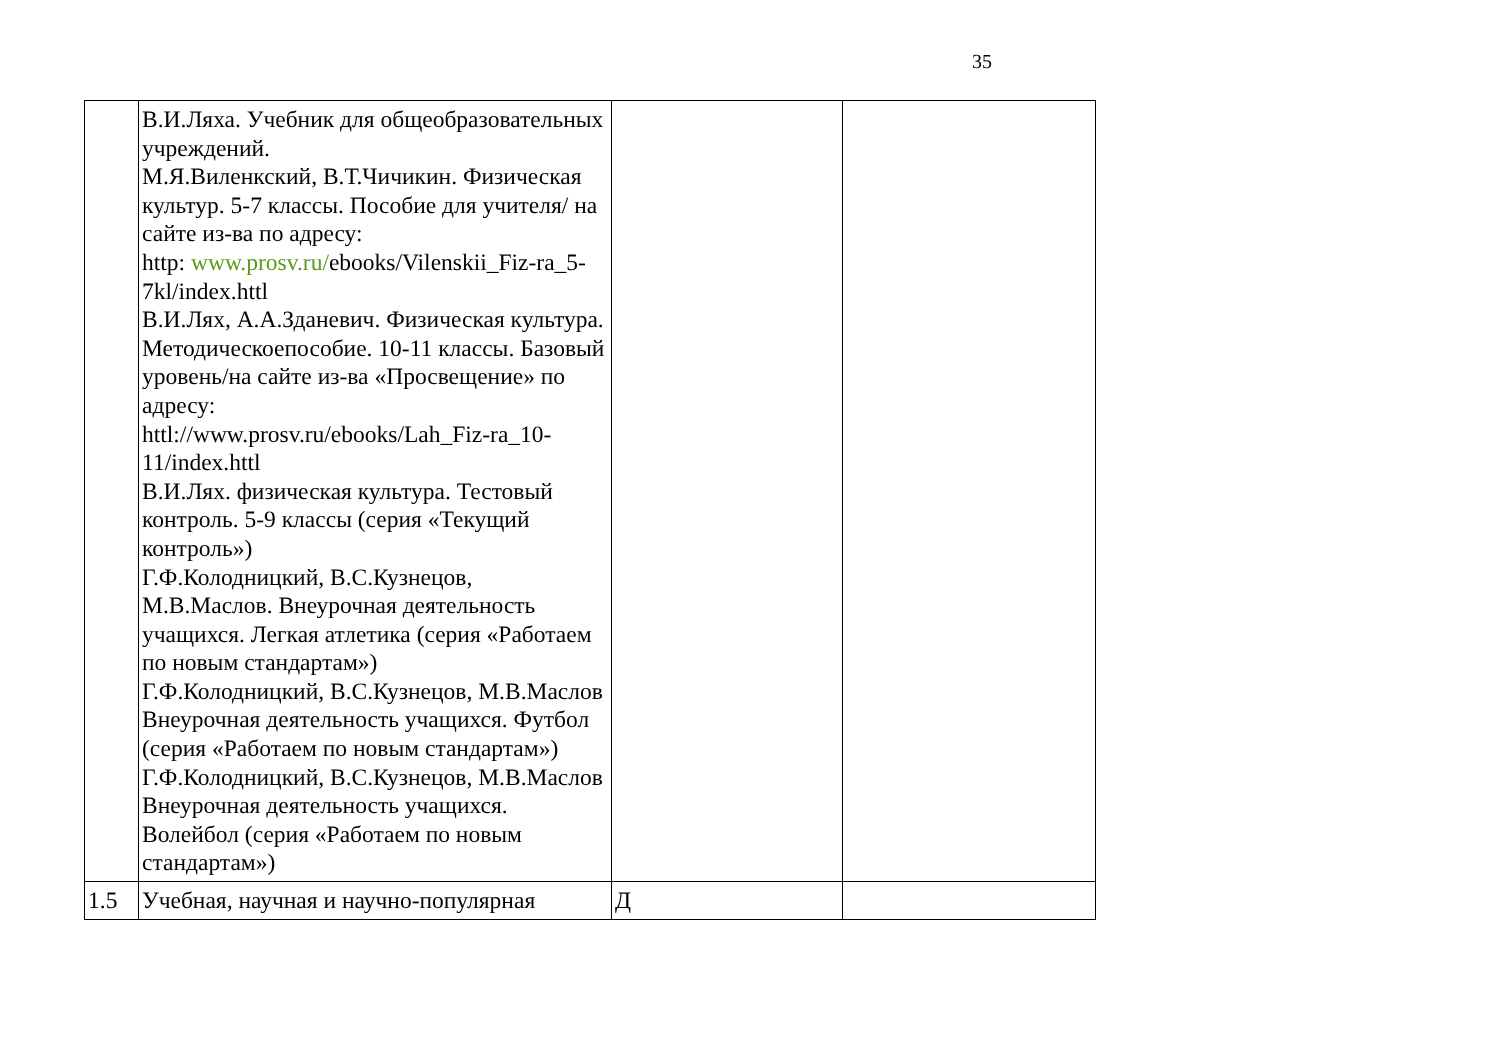35
| | В.И.Ляха. Учебник для общеобразовательных учреждений. М.Я.Виленкский, В.Т.Чичикин. Физическая культур. 5-7 классы. Пособие для учителя/ на сайте из-ва по адресу: http: www.prosv.ru/ ebooks/Vilenskii_Fiz-ra_5-7kl/index.httl В.И.Лях, А.А.Зданевич. Физическая культура. Методическоепособие. 10-11 классы. Базовый уровень/на сайте из-ва «Просвещение» по адресу: httl://www.prosv.ru/ebooks/Lah_Fiz-ra_10-11/index.httl В.И.Лях. физическая культура. Тестовый контроль. 5-9 классы (серия «Текущий контроль») Г.Ф.Колодницкий, В.С.Кузнецов, М.В.Маслов. Внеурочная деятельность учащихся. Легкая атлетика (серия «Работаем по новым стандартам») Г.Ф.Колодницкий, В.С.Кузнецов, М.В.Маслов Внеурочная деятельность учащихся. Футбол (серия «Работаем по новым стандартам») Г.Ф.Колодницкий, В.С.Кузнецов, М.В.Маслов Внеурочная деятельность учащихся. Волейбол (серия «Работаем по новым стандартам») | | |
| 1.5 | Учебная, научная и научно-популярная | Д | |